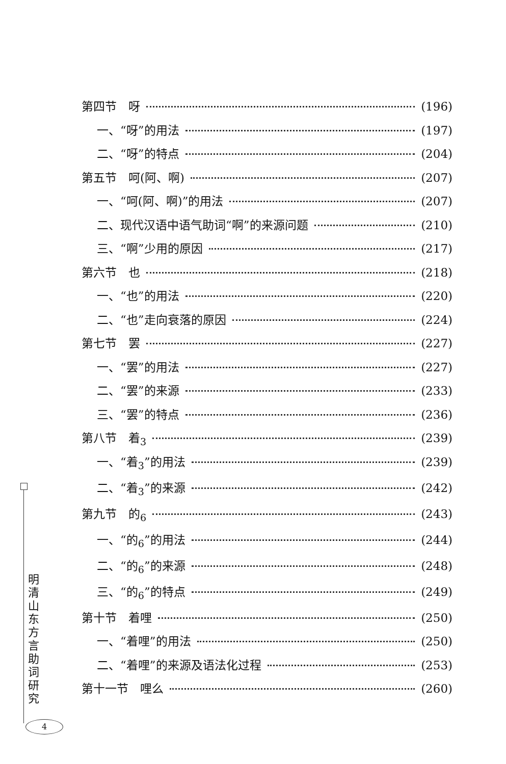第四节　呀 (196)
一、“呀”的用法 (197)
二、“呀”的特点 (204)
第五节　呵(阿、啊) (207)
一、“呵(阿、啊)”的用法 (207)
二、现代汉语中语气助词“啊”的来源问题 (210)
三、“啊”少用的原因 (217)
第六节　也 (218)
一、“也”的用法 (220)
二、“也”走向衰落的原因 (224)
第七节　罢 (227)
一、“罢”的用法 (227)
二、“罢”的来源 (233)
三、“罢”的特点 (236)
第八节　着<sub>3</sub> (239)
一、“着<sub>3</sub>”的用法 (239)
二、“着<sub>3</sub>”的来源 (242)
第九节　的<sub>6</sub> (243)
一、“的<sub>6</sub>”的用法 (244)
二、“的<sub>6</sub>”的来源 (248)
三、“的<sub>6</sub>”的特点 (249)
第十节　着哩 (250)
一、“着哩”的用法 (250)
二、“着哩”的来源及语法化过程 (253)
第十一节　哩么 (260)
明清山东方言助词研究
4